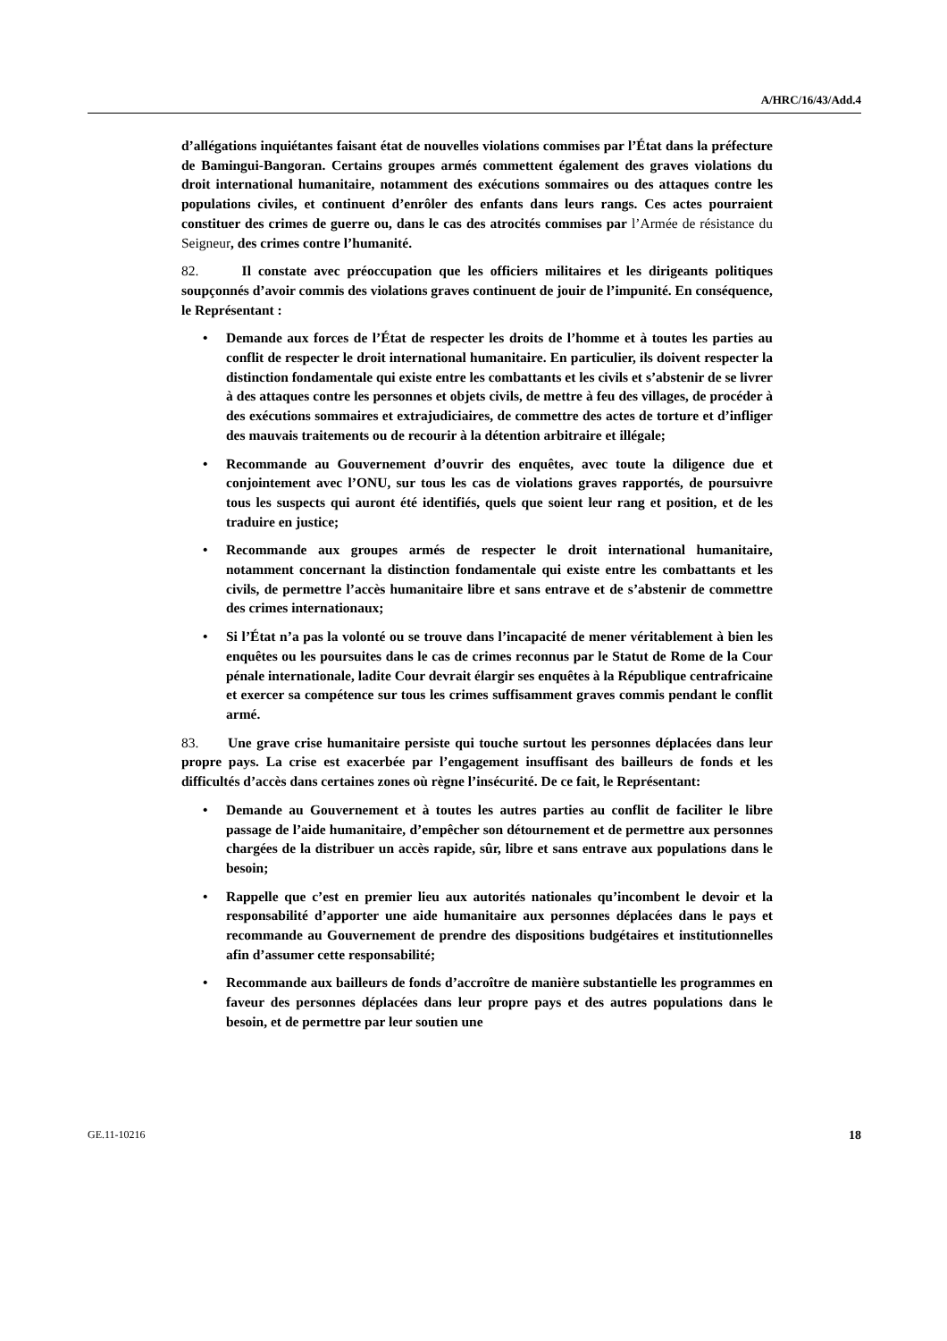A/HRC/16/43/Add.4
d’allégations inquiétantes faisant état de nouvelles violations commises par l’État dans la préfecture de Bamingui-Bangoran. Certains groupes armés commettent également des graves violations du droit international humanitaire, notamment des exécutions sommaires ou des attaques contre les populations civiles, et continuent d’enrôler des enfants dans leurs rangs. Ces actes pourraient constituer des crimes de guerre ou, dans le cas des atrocités commises par l’Armée de résistance du Seigneur, des crimes contre l’humanité.
82. Il constate avec préoccupation que les officiers militaires et les dirigeants politiques soupçonnés d’avoir commis des violations graves continuent de jouir de l’impunité. En conséquence, le Représentant :
• Demande aux forces de l’État de respecter les droits de l’homme et à toutes les parties au conflit de respecter le droit international humanitaire. En particulier, ils doivent respecter la distinction fondamentale qui existe entre les combattants et les civils et s’abstenir de se livrer à des attaques contre les personnes et objets civils, de mettre à feu des villages, de procéder à des exécutions sommaires et extrajudiciaires, de commettre des actes de torture et d’infliger des mauvais traitements ou de recourir à la détention arbitraire et illégale;
• Recommande au Gouvernement d’ouvrir des enquêtes, avec toute la diligence due et conjointement avec l’ONU, sur tous les cas de violations graves rapportés, de poursuivre tous les suspects qui auront été identifiés, quels que soient leur rang et position, et de les traduire en justice;
• Recommande aux groupes armés de respecter le droit international humanitaire, notamment concernant la distinction fondamentale qui existe entre les combattants et les civils, de permettre l’accès humanitaire libre et sans entrave et de s’abstenir de commettre des crimes internationaux;
• Si l’État n’a pas la volonté ou se trouve dans l’incapacité de mener véritablement à bien les enquêtes ou les poursuites dans le cas de crimes reconnus par le Statut de Rome de la Cour pénale internationale, ladite Cour devrait élargir ses enquêtes à la République centrafricaine et exercer sa compétence sur tous les crimes suffisamment graves commis pendant le conflit armé.
83. Une grave crise humanitaire persiste qui touche surtout les personnes déplacées dans leur propre pays. La crise est exacerbée par l’engagement insuffisant des bailleurs de fonds et les difficultés d’accès dans certaines zones où règne l’insécurité. De ce fait, le Représentant:
• Demande au Gouvernement et à toutes les autres parties au conflit de faciliter le libre passage de l’aide humanitaire, d’empêcher son détournement et de permettre aux personnes chargées de la distribuer un accès rapide, sûr, libre et sans entrave aux populations dans le besoin;
• Rappelle que c’est en premier lieu aux autorités nationales qu’incombent le devoir et la responsabilité d’apporter une aide humanitaire aux personnes déplacées dans le pays et recommande au Gouvernement de prendre des dispositions budgétaires et institutionnelles afin d’assumer cette responsabilité;
• Recommande aux bailleurs de fonds d’accroître de manière substantielle les programmes en faveur des personnes déplacées dans leur propre pays et des autres populations dans le besoin, et de permettre par leur soutien une
GE.11-10216 18